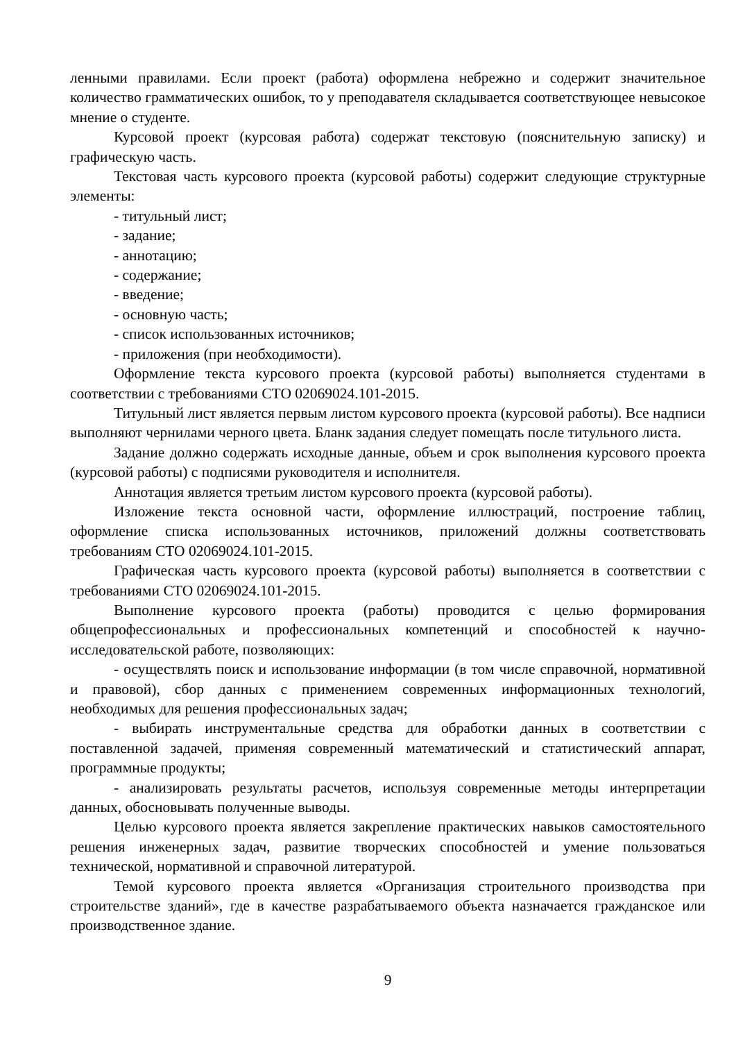ленными правилами. Если проект (работа) оформлена небрежно и содержит значительное количество грамматических ошибок, то у преподавателя складывается соответствующее невысокое мнение о студенте.
Курсовой проект (курсовая работа) содержат текстовую (пояснительную записку) и графическую часть.
Текстовая часть курсового проекта (курсовой работы) содержит следующие структурные элементы:
- титульный лист;
- задание;
- аннотацию;
- содержание;
- введение;
- основную часть;
- список использованных источников;
- приложения (при необходимости).
Оформление текста курсового проекта (курсовой работы) выполняется студентами в соответствии с требованиями СТО 02069024.101-2015.
Титульный лист является первым листом курсового проекта (курсовой работы). Все надписи выполняют чернилами черного цвета. Бланк задания следует помещать после титульного листа.
Задание должно содержать исходные данные, объем и срок выполнения курсового проекта (курсовой работы) с подписями руководителя и исполнителя.
Аннотация является третьим листом курсового проекта (курсовой работы).
Изложение текста основной части, оформление иллюстраций, построение таблиц, оформление списка использованных источников, приложений должны соответствовать требованиям СТО 02069024.101-2015.
Графическая часть курсового проекта (курсовой работы) выполняется в соответствии с требованиями СТО 02069024.101-2015.
Выполнение курсового проекта (работы) проводится с целью формирования общепрофессиональных и профессиональных компетенций и способностей к научно-исследовательской работе, позволяющих:
- осуществлять поиск и использование информации (в том числе справочной, нормативной и правовой), сбор данных с применением современных информационных технологий, необходимых для решения профессиональных задач;
- выбирать инструментальные средства для обработки данных в соответствии с поставленной задачей, применяя современный математический и статистический аппарат, программные продукты;
- анализировать результаты расчетов, используя современные методы интерпретации данных, обосновывать полученные выводы.
Целью курсового проекта является закрепление практических навыков самостоятельного решения инженерных задач, развитие творческих способностей и умение пользоваться технической, нормативной и справочной литературой.
Темой курсового проекта является «Организация строительного производства при строительстве зданий», где в качестве разрабатываемого объекта назначается гражданское или производственное здание.
9